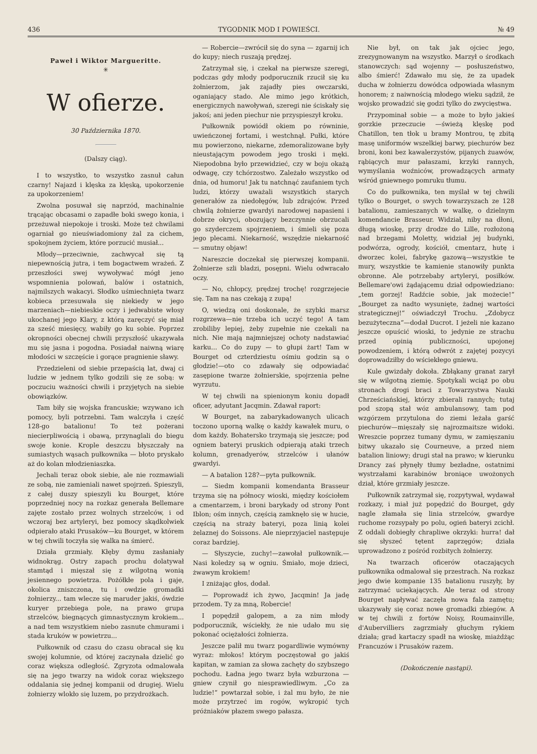436 TYGODNIK MOD I POWIEŚCI. № 49
Paweł i Wiktor Margueritte.
✳
W ofierze.
30 Października 1870.
(Dalszy ciąg).
I to wszystko, to wszystko zasnuł całun czarny! Najazd i klęska za klęską, upokorzenie za upokorzeniem!
Zwolna posuwał się naprzód, machinalnie trącając obcasami o zapadłe boki swego konia, i przeżuwał niepokoje i troski. Może też chwilami ogarniał go nieuświadomiony żal za cichem, spokojnem życiem, które porzucić musiał...
Młody—przeciwnie, zachwycał się tą niepewnością jutra, i tem bogactwem wrażeń. Z przeszłości swej wywoływać mógł jeno wspomnienia polowań, balów i ostatnich, najmilszych wakacyi. Słodko uśmiechnięta twarz kobieca przesuwała się niekiedy w jego marzeniach—niebieskie oczy i jedwabiste włosy ukochanej jego Klary, z którą zaręczyć się miał za sześć miesięcy, wabiły go ku sobie. Poprzez okropności obecnej chwili przyszłość ukazywała mu się jasna i pogodna. Posiadał naiwną wiarę młodości w szczęście i gorące pragnienie sławy.
Przedzieleni od siebie przepaścią lat, dwaj ci ludzie w jednem tylko godzili się ze sobą: w poczuciu ważności chwili i przyjętych na siebie obowiązków.
Tam biły się wojska francuskie; wzywano ich pomocy, byli potrzebni. Tam walczyła i część 128-go batalionu! To też pożerani niecierpliwością i obawą, przynaglali do biegu swoje konie. Krople deszczu błyszczały na sumiastych wąsach pułkownika — błoto pryskało aż do kolan młodzieniaszka.
Jechali teraz obok siebie, ale nie rozmawiali ze sobą, nie zamieniali nawet spojrzeń. Spieszyli, z całej duszy spieszyli ku Bourget, które poprzedniej nocy na rozkaz generała Bellemare zajęte zostało przez wolnych strzelców, i od wczoraj bez artyleryi, bez pomocy skądkolwiek odpierało ataki Prusaków—ku Bourget, w którem w tej chwili toczyła się walka na śmierć.
Działa grzmiały. Kłęby dymu zasłaniały widnokrąg. Ostry zapach prochu dolatywał stamtąd i mięszał się z wilgotną wonią jesiennego powietrza. Pożółkłe pola i gaje, okolica zniszczona, tu i owdzie gromadki żołnierzy... tam wlecze się maruder jakiś, ówdzie kuryer przebiega pole, na prawo grupa strzelców, biegnących gimnastycznym krokiem... a nad tem wszystkiem niebo zasnute chmurami i stada kruków w powietrzu...
Pułkownik od czasu do czasu obracał się ku swojej kolumnie, od której zaczynała dzielić go coraz większa odległość. Zgryzota odmalowała się na jego twarzy na widok coraz większego oddalania się jednej kompanii od drugiej. Wielu żołnierzy wlokło się luzem, po przydrożkach.
— Robercie—zwrócił się do syna — zgarnij ich do kupy; niech ruszają prędzej.
Zatrzymał się, i czekał na pierwsze szeregi, podczas gdy młody podporucznik rzucił się ku żołnierzom, jak zajadły pies owczarski, oganiający stado. Ale mimo jego krótkich, energicznych nawoływań, szeregi nie ściskały się jakoś; ani jeden piechur nie przyspieszył kroku.
Pułkownik powiódł okiem po równinie, uwieńczonej fortami, i westchnął. Pułki, które mu powierzono, niekarne, zdemoralizowane były nieustającym powodem jego troski i męki. Niepodobna było przewidzieć, czy w boju okażą odwagę, czy tchórzostwo. Zależało wszystko od dnia, od humoru! Jak tu natchnąć zaufaniem tych ludzi, którzy uważali wszystkich starych generałów za niedołęgów, lub zdrajców. Przed chwilą żołnierze gwardyi narodowej napasieni i dobrze okryci, obozujący bezczynnie obrzucali go szyderczem spojrzeniem, i śmieli się poza jego plecami. Niekarność, wszędzie niekarność — smutny objaw!
Nareszcie doczekał się pierwszej kompanii. Żołnierze szli bladzi, posępni. Wielu odwracało oczy.
— No, chłopcy, prędzej trochę! rozgrzejecie się. Tam na nas czekają z zupą!
O, wiedzą oni doskonale, że szybki marsz rozgrzewa—nie trzeba ich uczyć tego! A tam zrobiliby lepiej, żeby zupełnie nie czekali na nich. Nie mają najmniejszej ochoty nadstawiać karku... Co do zupy — to głupi żart! Tam w Bourget od czterdziestu ośmiu godzin są o głodzie!—oto co zdawały się odpowiadać zasępione twarze żołnierskie, spojrzenia pełne wyrzutu.
W tej chwili na spienionym koniu dopadł oficer, adyutant Jacqmin. Zdawał raport:
W Bourget, na zabarykadowanych ulicach toczono uporną walkę o każdy kawałek muru, o dom każdy. Bohatersko trzymają się jeszcze; pod ogniem bateryi pruskich odpierają ataki trzech kolumn, grenadyerów, strzelców i ułanów gwardyi.
— A batalion 128?—pyta pułkownik.
— Siedm kompanii komendanta Brasseur trzyma się na północy wioski, między kościołem a cmentarzem, i broni barykady od strony Pont Iblon; ośm innych, częścią zamknęło się w hucie, częścią na straży bateryi, poza linią kolei żelaznej do Soissons. Ale nieprzyjaciel następuje coraz bardziej.
— Słyszycie, zuchy!—zawołał pułkownik.— Nasi koledzy są w ogniu. Śmiało, moje dzieci, żwawym krokiem!
I zniżając głos, dodał.
— Poprowadź ich żywo, Jacqmin! Ja jadę przodem. Ty za mną, Robercie!
I popędził galopem, a za nim młody podporucznik, wściekły, że nie udało mu się pokonać ociężałości żołnierza.
Jeszcze palił mu twarz pogardliwie wymówny wyraz: młokos! którym poczęstował go jakiś kapitan, w zamian za słowa zachęty do szybszego pochodu. Ładna jego twarz była wzburzona — gniew czynił go niesprawiedliwym. „Co za ludzie!“ powtarzał sobie, i żal mu było, że nie może przytrzeć im rogów, wykropić tych próżniaków płazem swego pałasza.
Nie był, on tak jak ojciec jego, zrezygnowanym na wszystko. Marzył o środkach stanowczych: sąd wojenny — posłuszeństwo, albo śmierć! Zdawało mu się, że za upadek ducha w żołnierzu dowódca odpowiada własnym honorem; z naiwnością młodego wieku sądził, że wojsko prowadzić się godzi tylko do zwycięstwa.
Przypominał sobie — a może to było jakieś gorzkie przeczucie —świeżą klęskę pod Chatillon, ten tłok u bramy Montrou, tę zbitą masę uniformów wszelkiej barwy, piechurów bez broni, koni bez kawalerzystów, pijanych żuawów, rąbiących mur pałaszami, krzyki rannych, wymyślania woźniców, prowadzących armaty wśród gniewnego pomruku tłumu.
Co do pułkownika, ten myślał w tej chwili tylko o Bourget, o swych towarzyszach ze 128 batalionu, zamieszanych w walkę, o dzielnym komendancie Brasseur. Widział, niby na dłoni, długą wioskę, przy drodze do Lille, rozłożoną nad brzegami Moletty, widział jej budynki, podwórza, ogrody, kościół, cmentarz, hutę i dworzec kolei, fabrykę gazową—wszystkie te mury, wszystkie te kamienie stanowiły punkta obronne. Ale potrzebaby artyleryi, posiłków. Bellemare'owi żądającemu dział odpowiedziano: „tem gorzej! Radźcie sobie, jak możecie!“ „Bourget za nadto wysunięte, żadnej wartości strategicznej!“ oświadczył Trochu. „Zdobycz bezużyteczna“—dodał Ducrot. I jeżeli nie kazano jeszcze opuścić wioski, to jedynie ze strachu przed opinią publiczności, upojonej powodzeniem, i którą odwrót z zajętej pozycyi doprowadziłby do wściekłego gniewu.
Kule gwizdały dokoła. Zbłąkany granat zarył się w wilgotną ziemię. Spotykali wciąż po obu stronach drogi braci z Towarzystwa Nauki Chrześciańskiej, którzy zbierali rannych; tutaj pod szopą stał wóz ambulansowy, tam pod wzgórzem przytulona do ziemi leżała garść piechurów—mięszały się najrozmaitsze widoki. Wreszcie poprzez tumany dymu, w zamięszaniu bitwy ukazało się Courneuve, a przed niem batalion liniowy; drugi stał na prawo; w kierunku Drancy zaś płynęły tłumy bezładne, ostatnimi wystrzałami karabinów broniące uwożonych dział, które grzmiały jeszcze.
Pułkownik zatrzymał się, rozpytywał, wydawał rozkazy, i miał już popędzić do Bourget, gdy nagle złamała się linia strzelców, gwardye ruchome rozsypały po polu, ogień bateryi zcichł. Z oddali dobiegły chrapliwe okrzyki: hurra! dał się słyszeć tętent zaprzęgów; działa uprowadzono z pośród rozbitych żołnierzy.
Na twarzach oficerów otaczających pułkownika odmalował się przestrach. Na rozkaz jego dwie kompanie 135 batalionu ruszyły, by zatrzymać uciekających. Ale teraz od strony Bourget napływać zaczęła nowa fala zamętu; ukazywały się coraz nowe gromadki zbiegów. A w tej chwili z fortów Noisy, Roumainville, d'Aubervilliers zagrzmiały głuchym rykiem działa; grad kartaczy spadł na wioskę, miażdżąc Francuzów i Prusaków razem.
(Dokończenie nastąpi).